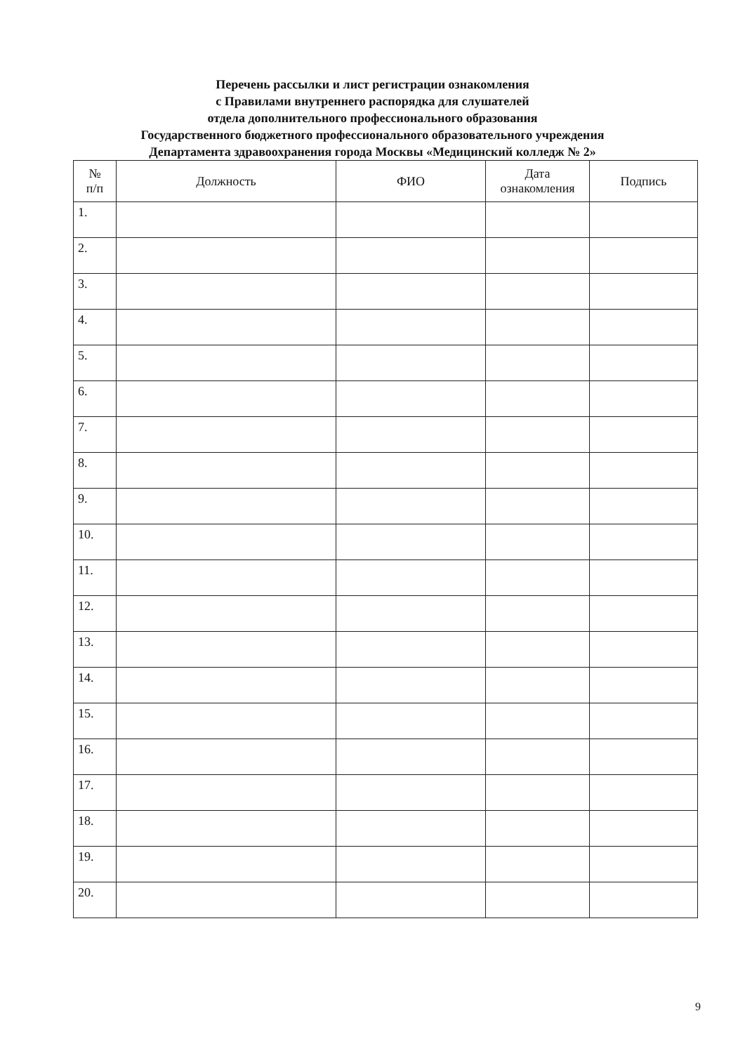Перечень рассылки и лист регистрации ознакомления
с Правилами внутреннего распорядка для слушателей
отдела дополнительного профессионального образования
Государственного бюджетного профессионального образовательного учреждения
Департамента здравоохранения города Москвы «Медицинский колледж № 2»
| № п/п | Должность | ФИО | Дата ознакомления | Подпись |
| --- | --- | --- | --- | --- |
| 1. | | | | |
| 2. | | | | |
| 3. | | | | |
| 4. | | | | |
| 5. | | | | |
| 6. | | | | |
| 7. | | | | |
| 8. | | | | |
| 9. | | | | |
| 10. | | | | |
| 11. | | | | |
| 12. | | | | |
| 13. | | | | |
| 14. | | | | |
| 15. | | | | |
| 16. | | | | |
| 17. | | | | |
| 18. | | | | |
| 19. | | | | |
| 20. | | | | |
9